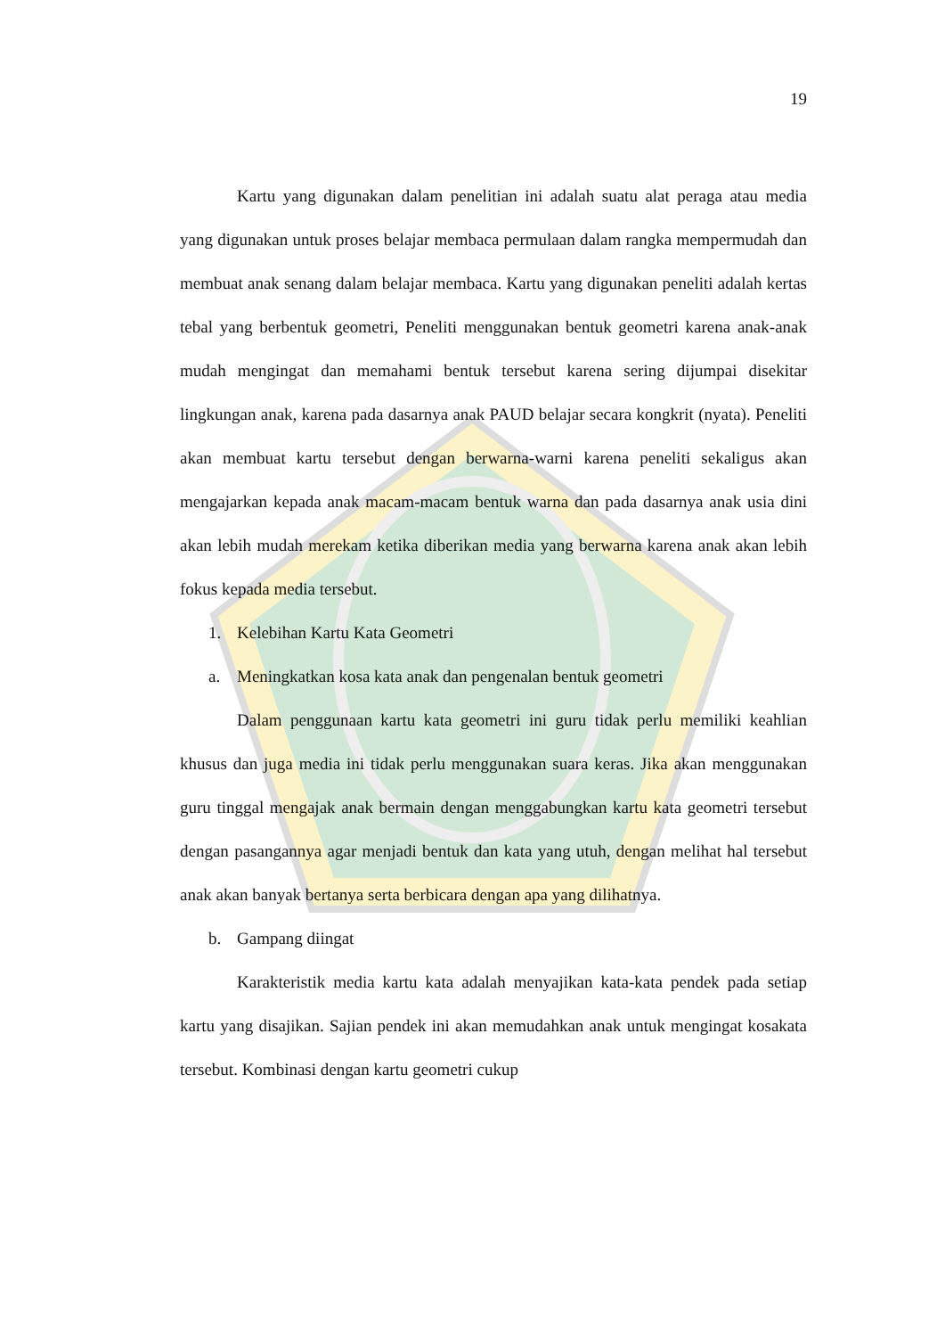19
Kartu yang digunakan dalam penelitian ini adalah suatu alat peraga atau media yang digunakan untuk proses belajar membaca permulaan dalam rangka mempermudah dan membuat anak senang dalam belajar membaca. Kartu yang digunakan peneliti adalah kertas tebal yang berbentuk geometri, Peneliti menggunakan bentuk geometri karena anak-anak mudah mengingat dan memahami bentuk tersebut karena sering dijumpai disekitar lingkungan anak, karena pada dasarnya anak PAUD belajar secara kongkrit (nyata). Peneliti akan membuat kartu tersebut dengan berwarna-warni karena peneliti sekaligus akan mengajarkan kepada anak macam-macam bentuk warna dan pada dasarnya anak usia dini akan lebih mudah merekam ketika diberikan media yang berwarna karena anak akan lebih fokus kepada media tersebut.
1. Kelebihan Kartu Kata Geometri
a. Meningkatkan kosa kata anak dan pengenalan bentuk geometri
Dalam penggunaan kartu kata geometri ini guru tidak perlu memiliki keahlian khusus dan juga media ini tidak perlu menggunakan suara keras. Jika akan menggunakan guru tinggal mengajak anak bermain dengan menggabungkan kartu kata geometri tersebut dengan pasangannya agar menjadi bentuk dan kata yang utuh, dengan melihat hal tersebut anak akan banyak bertanya serta berbicara dengan apa yang dilihatnya.
b. Gampang diingat
Karakteristik media kartu kata adalah menyajikan kata-kata pendek pada setiap kartu yang disajikan. Sajian pendek ini akan memudahkan anak untuk mengingat kosakata tersebut. Kombinasi dengan kartu geometri cukup